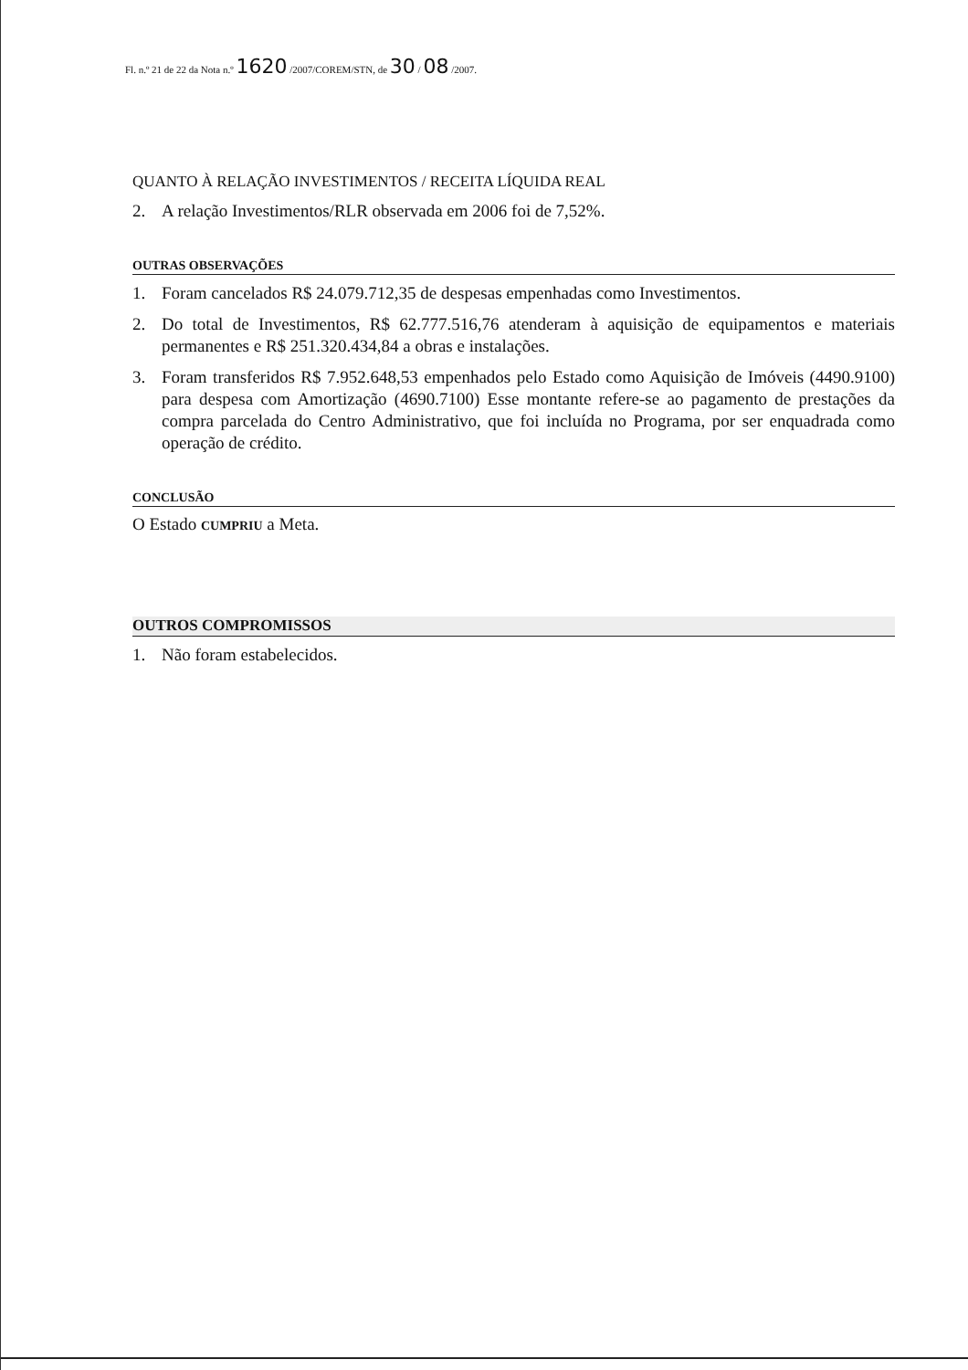Fl. n.º 21 de 22 da Nota n.º 1620 /2007/COREM/STN, de 30 / 08 /2007.
QUANTO À RELAÇÃO INVESTIMENTOS / RECEITA LÍQUIDA REAL
2. A relação Investimentos/RLR observada em 2006 foi de 7,52%.
OUTRAS OBSERVAÇÕES
1. Foram cancelados R$ 24.079.712,35 de despesas empenhadas como Investimentos.
2. Do total de Investimentos, R$ 62.777.516,76 atenderam à aquisição de equipamentos e materiais permanentes e R$ 251.320.434,84 a obras e instalações.
3. Foram transferidos R$ 7.952.648,53 empenhados pelo Estado como Aquisição de Imóveis (4490.9100) para despesa com Amortização (4690.7100) Esse montante refere-se ao pagamento de prestações da compra parcelada do Centro Administrativo, que foi incluída no Programa, por ser enquadrada como operação de crédito.
CONCLUSÃO
O Estado CUMPRIU a Meta.
OUTROS COMPROMISSOS
1. Não foram estabelecidos.